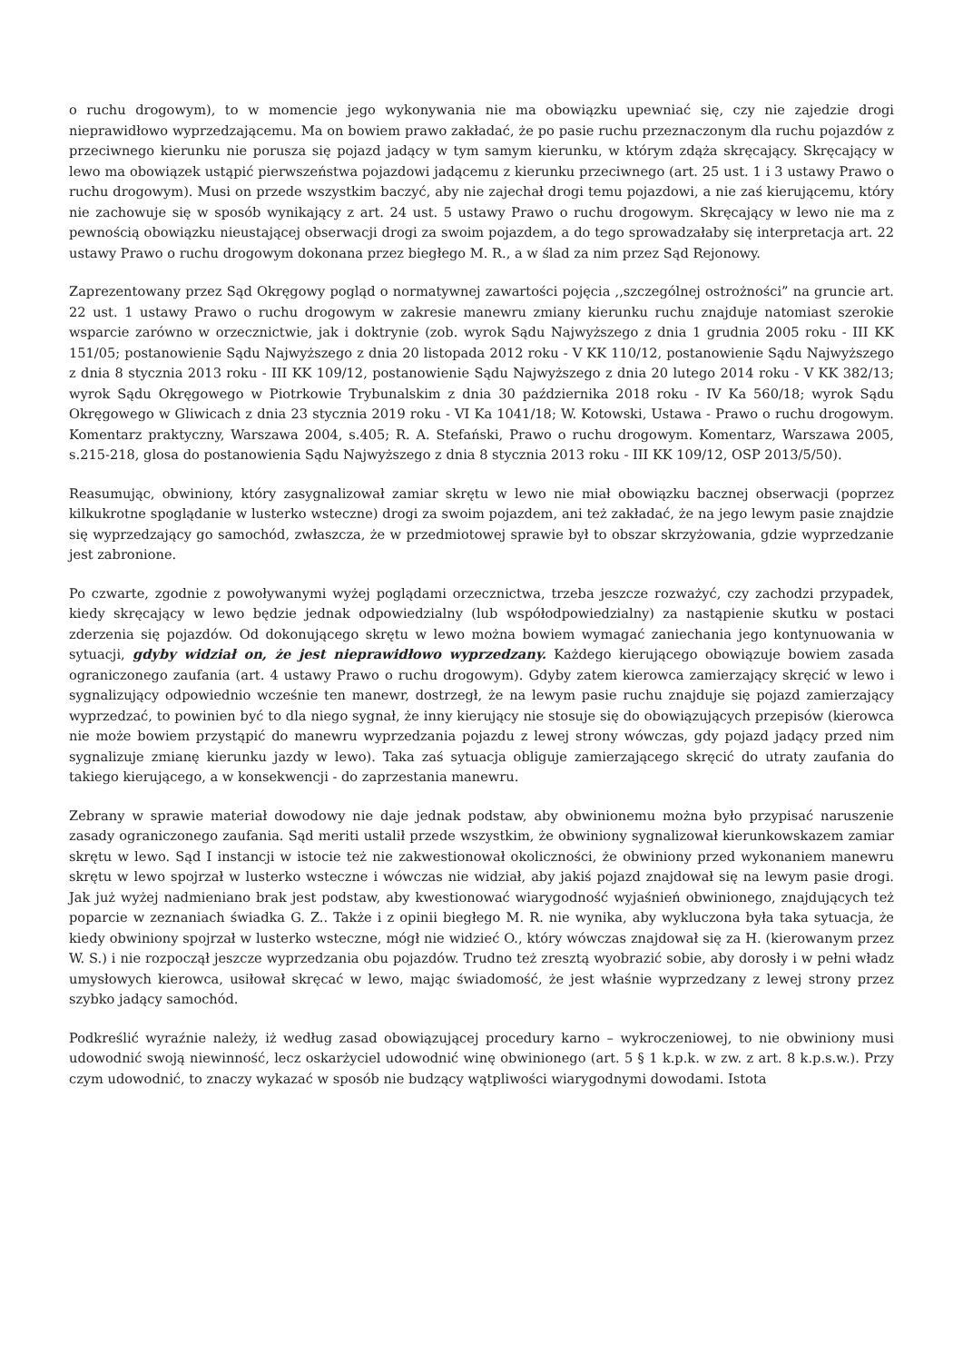o ruchu drogowym), to w momencie jego wykonywania nie ma obowiązku upewniać się, czy nie zajedzie drogi nieprawidłowo wyprzedzającemu. Ma on bowiem prawo zakładać, że po pasie ruchu przeznaczonym dla ruchu pojazdów z przeciwnego kierunku nie porusza się pojazd jadący w tym samym kierunku, w którym zdąża skręcający. Skręcający w lewo ma obowiązek ustąpić pierwszeństwa pojazdowi jadącemu z kierunku przeciwnego (art. 25 ust. 1 i 3 ustawy Prawo o ruchu drogowym). Musi on przede wszystkim baczyć, aby nie zajechał drogi temu pojazdowi, a nie zaś kierującemu, który nie zachowuje się w sposób wynikający z art. 24 ust. 5 ustawy Prawo o ruchu drogowym. Skręcający w lewo nie ma z pewnością obowiązku nieustającej obserwacji drogi za swoim pojazdem, a do tego sprowadzałaby się interpretacja art. 22 ustawy Prawo o ruchu drogowym dokonana przez biegłego M. R., a w ślad za nim przez Sąd Rejonowy.
Zaprezentowany przez Sąd Okręgowy pogląd o normatywnej zawartości pojęcia ,,szczególnej ostrożności” na gruncie art. 22 ust. 1 ustawy Prawo o ruchu drogowym w zakresie manewru zmiany kierunku ruchu znajduje natomiast szerokie wsparcie zarówno w orzecznictwie, jak i doktrynie (zob. wyrok Sądu Najwyższego z dnia 1 grudnia 2005 roku - III KK 151/05; postanowienie Sądu Najwyższego z dnia 20 listopada 2012 roku - V KK 110/12, postanowienie Sądu Najwyższego z dnia 8 stycznia 2013 roku - III KK 109/12, postanowienie Sądu Najwyższego z dnia 20 lutego 2014 roku - V KK 382/13; wyrok Sądu Okręgowego w Piotrkowie Trybunalskim z dnia 30 października 2018 roku - IV Ka 560/18; wyrok Sądu Okręgowego w Gliwicach z dnia 23 stycznia 2019 roku - VI Ka 1041/18; W. Kotowski, Ustawa - Prawo o ruchu drogowym. Komentarz praktyczny, Warszawa 2004, s.405; R. A. Stefański, Prawo o ruchu drogowym. Komentarz, Warszawa 2005, s.215-218, glosa do postanowienia Sądu Najwyższego z dnia 8 stycznia 2013 roku - III KK 109/12, OSP 2013/5/50).
Reasumując, obwiniony, który zasygnalizował zamiar skrętu w lewo nie miał obowiązku bacznej obserwacji (poprzez kilkukrotne spoglądanie w lusterko wsteczne) drogi za swoim pojazdem, ani też zakładać, że na jego lewym pasie znajdzie się wyprzedzający go samochód, zwłaszcza, że w przedmiotowej sprawie był to obszar skrzyżowania, gdzie wyprzedzanie jest zabronione.
Po czwarte, zgodnie z powoływanymi wyżej poglądami orzecznictwa, trzeba jeszcze rozważyć, czy zachodzi przypadek, kiedy skręcający w lewo będzie jednak odpowiedzialny (lub współodpowiedzialny) za nastąpienie skutku w postaci zderzenia się pojazdów. Od dokonującego skrętu w lewo można bowiem wymagać zaniechania jego kontynuowania w sytuacji, gdyby widział on, że jest nieprawidłowo wyprzedzany. Każdego kierującego obowiązuje bowiem zasada ograniczonego zaufania (art. 4 ustawy Prawo o ruchu drogowym). Gdyby zatem kierowca zamierzający skręcić w lewo i sygnalizujący odpowiednio wcześnie ten manewr, dostrzegł, że na lewym pasie ruchu znajduje się pojazd zamierzający wyprzedzać, to powinien być to dla niego sygnał, że inny kierujący nie stosuje się do obowiązujących przepisów (kierowca nie może bowiem przystąpić do manewru wyprzedzania pojazdu z lewej strony wówczas, gdy pojazd jadący przed nim sygnalizuje zmianę kierunku jazdy w lewo). Taka zaś sytuacja obliguje zamierzającego skręcić do utraty zaufania do takiego kierującego, a w konsekwencji - do zaprzestania manewru.
Zebrany w sprawie materiał dowodowy nie daje jednak podstaw, aby obwinionemu można było przypisać naruszenie zasady ograniczonego zaufania. Sąd meriti ustalił przede wszystkim, że obwiniony sygnalizował kierunkowskazem zamiar skrętu w lewo. Sąd I instancji w istocie też nie zakwestionował okoliczności, że obwiniony przed wykonaniem manewru skrętu w lewo spojrzał w lusterko wsteczne i wówczas nie widział, aby jakiś pojazd znajdował się na lewym pasie drogi. Jak już wyżej nadmieniano brak jest podstaw, aby kwestionować wiarygodność wyjaśnień obwinionego, znajdujących też poparcie w zeznaniach świadka G. Z.. Także i z opinii biegłego M. R. nie wynika, aby wykluczona była taka sytuacja, że kiedy obwiniony spojrzał w lusterko wsteczne, mógł nie widzieć O., który wówczas znajdował się za H. (kierowanym przez W. S.) i nie rozpoczął jeszcze wyprzedzania obu pojazdów. Trudno też zresztą wyobrazić sobie, aby dorosły i w pełni władz umysłowych kierowca, usiłował skręcać w lewo, mając świadomość, że jest właśnie wyprzedzany z lewej strony przez szybko jadący samochód.
Podkreślić wyraźnie należy, iż według zasad obowiązującej procedury karno – wykroczeniowej, to nie obwiniony musi udowodnić swoją niewinność, lecz oskarżyciel udowodnić winę obwinionego (art. 5 § 1 k.p.k. w zw. z art. 8 k.p.s.w.). Przy czym udowodnić, to znaczy wykazać w sposób nie budzący wątpliwości wiarygodnymi dowodami. Istota